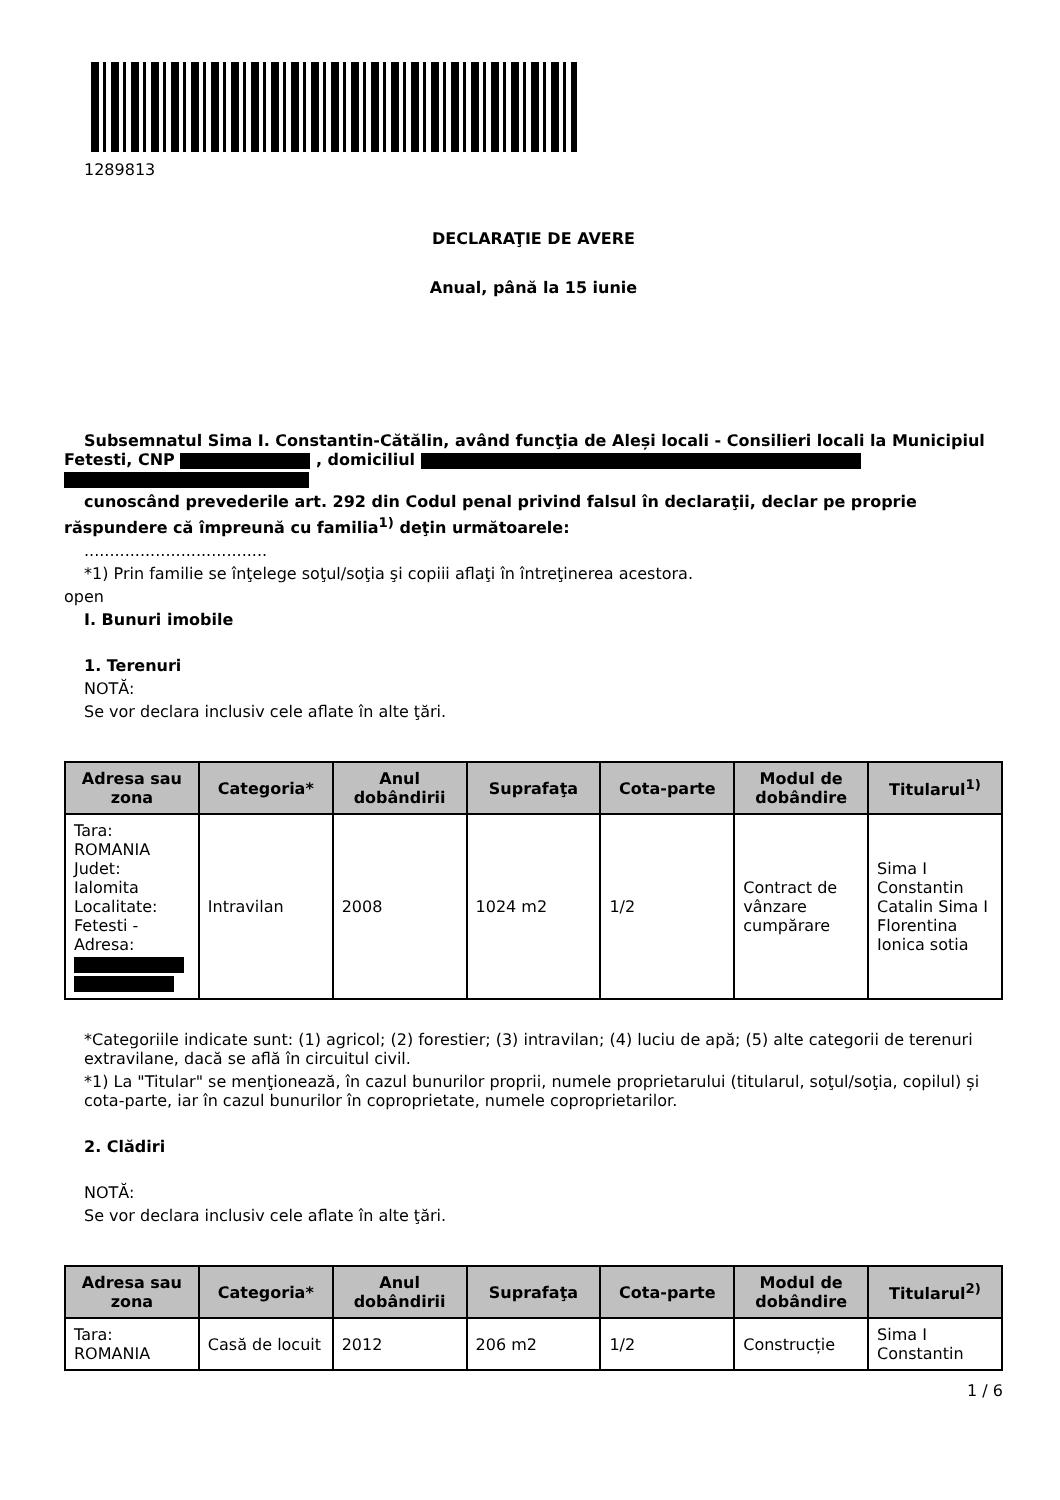1289813
DECLARAŢIE DE AVERE
Anual, până la 15 iunie
Subsemnatul Sima I. Constantin-Cătălin, având funcţia de Aleși locali - Consilieri locali la Municipiul Fetesti, CNP , domiciliul
cunoscând prevederile art. 292 din Codul penal privind falsul în declaraţii, declar pe proprie
răspundere că împreună cu familia<sup>1)</sup> deţin următoarele:
....................................
*1) Prin familie se înţelege soţul/soţia şi copiii aflaţi în întreţinerea acestora.
open
I. Bunuri imobile
1. Terenuri
NOTĂ:
Se vor declara inclusiv cele aflate în alte ţări.
| Adresa sau zona | Categoria* | Anul dobândirii | Suprafaţa | Cota-parte | Modul de dobândire | Titularul<sup>1)</sup> |
| --- | --- | --- | --- | --- | --- | --- |
| Tara: ROMANIA Judet: Ialomita Localitate: Fetesti - Adresa: | Intravilan | 2008 | 1024 m2 | 1/2 | Contract de vânzare cumpărare | Sima I Constantin Catalin Sima I Florentina Ionica sotia |
*Categoriile indicate sunt: (1) agricol; (2) forestier; (3) intravilan; (4) luciu de apă; (5) alte categorii de terenuri extravilane, dacă se află în circuitul civil.
*1) La "Titular" se menţionează, în cazul bunurilor proprii, numele proprietarului (titularul, soţul/soţia, copilul) și cota-parte, iar în cazul bunurilor în coproprietate, numele coproprietarilor.
2. Clădiri
NOTĂ:
Se vor declara inclusiv cele aflate în alte ţări.
| Adresa sau zona | Categoria* | Anul dobândirii | Suprafaţa | Cota-parte | Modul de dobândire | Titularul<sup>2)</sup> |
| --- | --- | --- | --- | --- | --- | --- |
| Tara: ROMANIA | Casă de locuit | 2012 | 206 m2 | 1/2 | Construcție | Sima I Constantin |
1 / 6